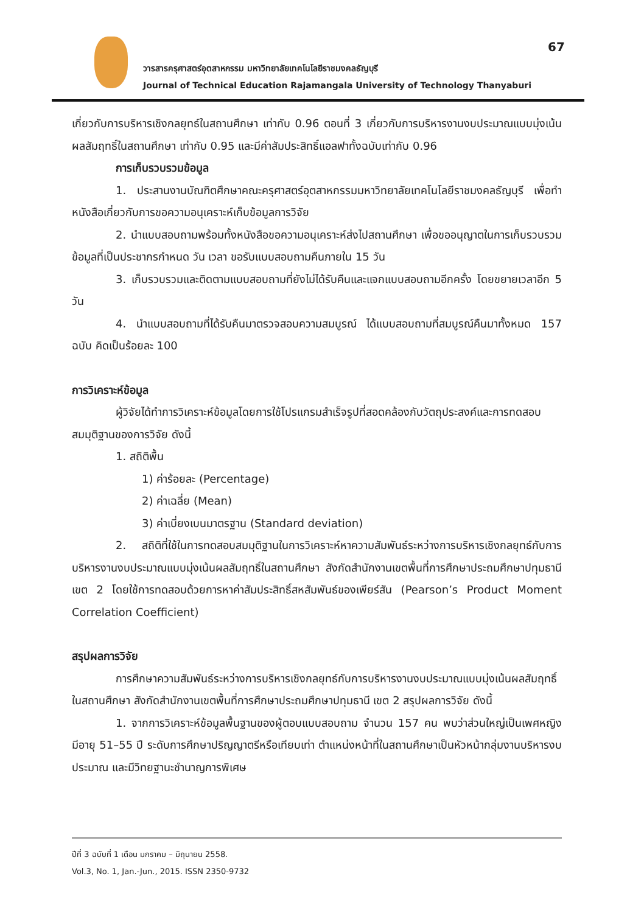67
วารสารครุศาสตร์อุตสาหกรรม มหาวิทยาลัยเทคโนโลยีราชมงคลธัญบุรี
Journal of Technical Education Rajamangala University of Technology Thanyaburi
เกี่ยวกับการบริหารเชิงกลยุทธ์ในสถานศึกษา เท่ากับ 0.96 ตอนที่ 3 เกี่ยวกับการบริหารงานงบประมาณแบบมุ่งเน้นผลสัมฤทธิ์ในสถานศึกษา เท่ากับ 0.95 และมีค่าสัมประสิทธิ์แอลฟาทั้งฉบับเท่ากับ 0.96
การเก็บรวบรวมข้อมูล
1. ประสานงานบัณฑิตศึกษาคณะครุศาสตร์อุตสาหกรรมมหาวิทยาลัยเทคโนโลยีราชมงคลธัญบุรี เพื่อทำหนังสือเกี่ยวกับการขอความอนุเคราะห์เก็บข้อมูลการวิจัย
2. นำแบบสอบถามพร้อมทั้งหนังสือขอความอนุเคราะห์ส่งไปสถานศึกษา เพื่อขออนุญาตในการเก็บรวบรวมข้อมูลที่เป็นประชากรกำหนด วัน เวลา ขอรับแบบสอบถามคืนภายใน 15 วัน
3. เก็บรวบรวมและติดตามแบบสอบถามที่ยังไม่ได้รับคืนและแจกแบบสอบถามอีกครั้ง โดยขยายเวลาอีก 5 วัน
4. นำแบบสอบถามที่ได้รับคืนมาตรวจสอบความสมบูรณ์ ได้แบบสอบถามที่สมบูรณ์คืนมาทั้งหมด 157 ฉบับ คิดเป็นร้อยละ 100
การวิเคราะห์ข้อมูล
ผู้วิจัยได้ทำการวิเคราะห์ข้อมูลโดยการใช้โปรแกรมสำเร็จรูปที่สอดคล้องกับวัตถุประสงค์และการทดสอบสมมุติฐานของการวิจัย ดังนี้
1. สถิติพื้น
1) ค่าร้อยละ (Percentage)
2) ค่าเฉลี่ย (Mean)
3) ค่าเบี่ยงเบนมาตรฐาน (Standard deviation)
2. สถิติที่ใช้ในการทดสอบสมมุติฐานในการวิเคราะห์หาความสัมพันธ์ระหว่างการบริหารเชิงกลยุทธ์กับการบริหารงานงบประมาณแบบมุ่งเน้นผลสัมฤทธิ์ในสถานศึกษา สังกัดสำนักงานเขตพื้นที่การศึกษาประถมศึกษาปทุมธานี เขต 2 โดยใช้การทดสอบด้วยการหาค่าสัมประสิทธิ์สหสัมพันธ์ของเพียร์สัน (Pearson’s Product Moment Correlation Coefficient)
สรุปผลการวิจัย
การศึกษาความสัมพันธ์ระหว่างการบริหารเชิงกลยุทธ์กับการบริหารงานงบประมาณแบบมุ่งเน้นผลสัมฤทธิ์ในสถานศึกษา สังกัดสำนักงานเขตพื้นที่การศึกษาประถมศึกษาปทุมธานี เขต 2 สรุปผลการวิจัย ดังนี้
1. จากการวิเคราะห์ข้อมูลพื้นฐานของผู้ตอบแบบสอบถาม จำนวน 157 คน พบว่าส่วนใหญ่เป็นเพศหญิง มีอายุ 51–55 ปี ระดับการศึกษาปริญญาตรีหรือเทียบเท่า ตำแหน่งหน้าที่ในสถานศึกษาเป็นหัวหน้ากลุ่มงานบริหารงบประมาณ และมีวิทยฐานะชำนาญการพิเศษ
ปีที่ 3 ฉบับที่ 1 เดือน มกราคม – มิถุนายน 2558.
Vol.3, No. 1, Jan.-Jun., 2015. ISSN 2350-9732